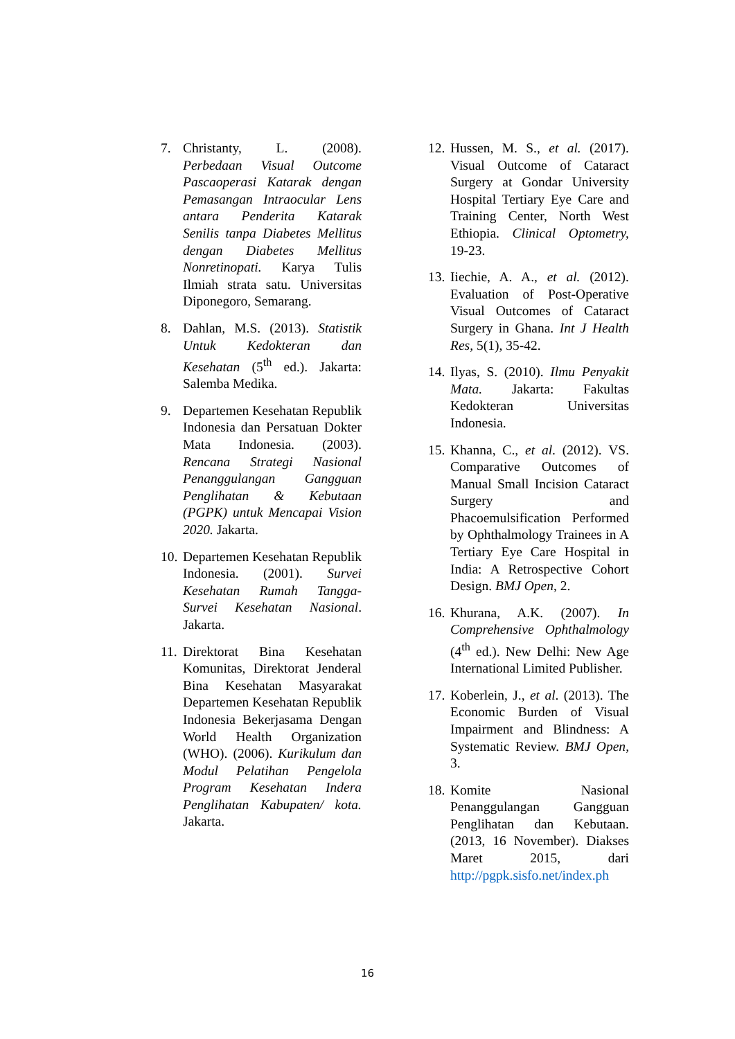7. Christanty, L. (2008). Perbedaan Visual Outcome Pascaoperasi Katarak dengan Pemasangan Intraocular Lens antara Penderita Katarak Senilis tanpa Diabetes Mellitus dengan Diabetes Mellitus Nonretinopati. Karya Tulis Ilmiah strata satu. Universitas Diponegoro, Semarang.
8. Dahlan, M.S. (2013). Statistik Untuk Kedokteran dan Kesehatan (5<sup>th</sup> ed.). Jakarta: Salemba Medika.
9. Departemen Kesehatan Republik Indonesia dan Persatuan Dokter Mata Indonesia. (2003). Rencana Strategi Nasional Penanggulangan Gangguan Penglihatan & Kebutaan (PGPK) untuk Mencapai Vision 2020. Jakarta.
10. Departemen Kesehatan Republik Indonesia. (2001). Survei Kesehatan Rumah Tangga-Survei Kesehatan Nasional. Jakarta.
11. Direktorat Bina Kesehatan Komunitas, Direktorat Jenderal Bina Kesehatan Masyarakat Departemen Kesehatan Republik Indonesia Bekerjasama Dengan World Health Organization (WHO). (2006). Kurikulum dan Modul Pelatihan Pengelola Program Kesehatan Indera Penglihatan Kabupaten/ kota. Jakarta.
12. Hussen, M. S., et al. (2017). Visual Outcome of Cataract Surgery at Gondar University Hospital Tertiary Eye Care and Training Center, North West Ethiopia. Clinical Optometry, 19-23.
13. Iiechie, A. A., et al. (2012). Evaluation of Post-Operative Visual Outcomes of Cataract Surgery in Ghana. Int J Health Res, 5(1), 35-42.
14. Ilyas, S. (2010). Ilmu Penyakit Mata. Jakarta: Fakultas Kedokteran Universitas Indonesia.
15. Khanna, C., et al. (2012). VS. Comparative Outcomes of Manual Small Incision Cataract Surgery and Phacoemulsification Performed by Ophthalmology Trainees in A Tertiary Eye Care Hospital in India: A Retrospective Cohort Design. BMJ Open, 2.
16. Khurana, A.K. (2007). In Comprehensive Ophthalmology (4<sup>th</sup> ed.). New Delhi: New Age International Limited Publisher.
17. Koberlein, J., et al. (2013). The Economic Burden of Visual Impairment and Blindness: A Systematic Review. BMJ Open, 3.
18. Komite Nasional Penanggulangan Gangguan Penglihatan dan Kebutaan. (2013, 16 November). Diakses Maret 2015, dari http://pgpk.sisfo.net/index.ph
16